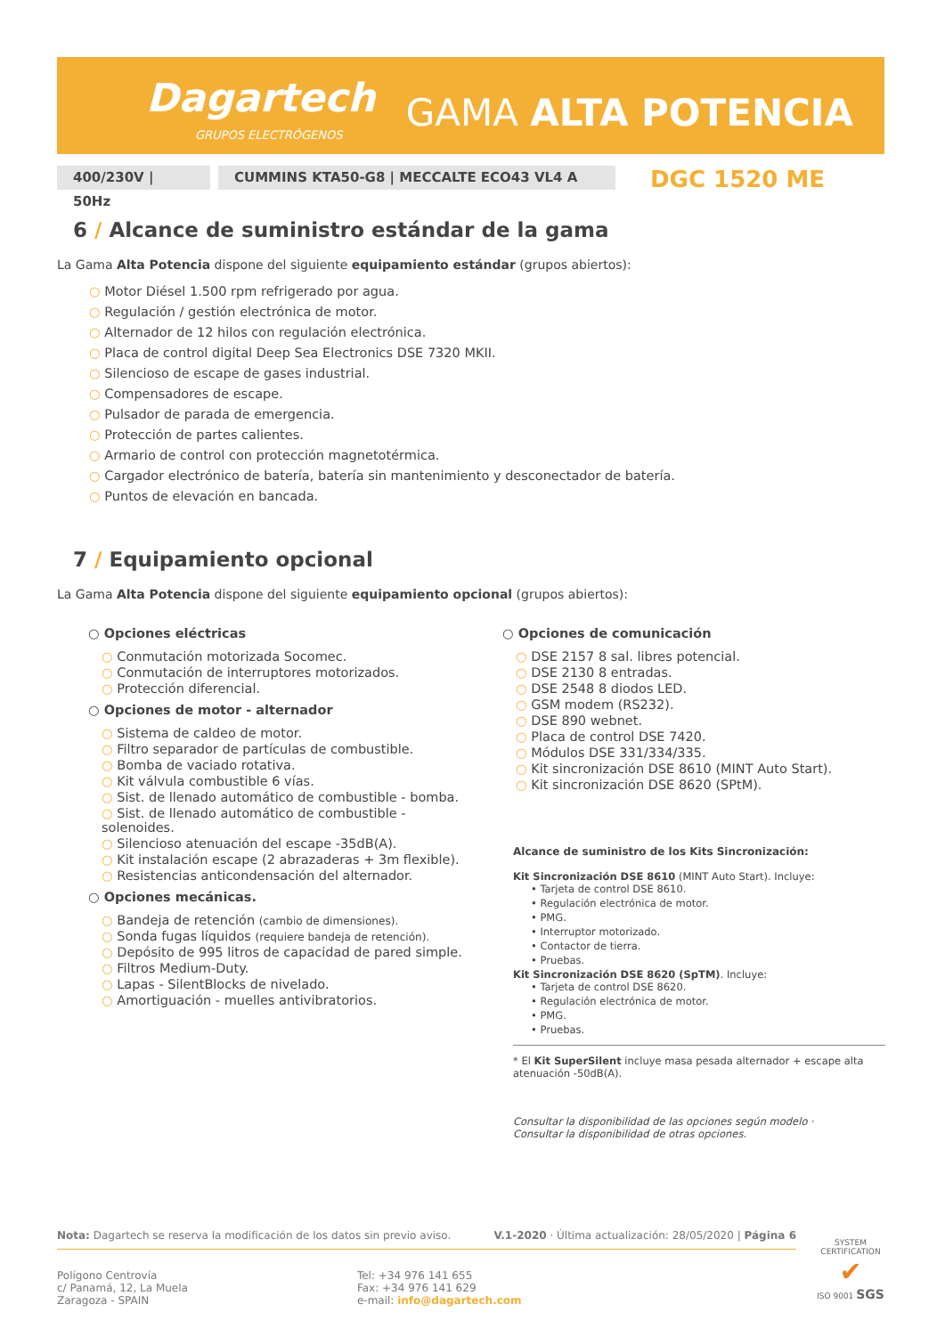Dagartech
GRUPOS ELECTRÓGENOS GAMA ALTA POTENCIA
400/230V | 50Hz CUMMINS KTA50-G8 | MECCALTE ECO43 VL4 A DGC 1520 ME
6 / Alcance de suministro estándar de la gama
La Gama Alta Potencia dispone del siguiente equipamiento estándar (grupos abiertos):
○ Motor Diésel 1.500 rpm refrigerado por agua.
○ Regulación / gestión electrónica de motor.
○ Alternador de 12 hilos con regulación electrónica.
○ Placa de control digital Deep Sea Electronics DSE 7320 MKII.
○ Silencioso de escape de gases industrial.
○ Compensadores de escape.
○ Pulsador de parada de emergencia.
○ Protección de partes calientes.
○ Armario de control con protección magnetotérmica.
○ Cargador electrónico de batería, batería sin mantenimiento y desconectador de batería.
○ Puntos de elevación en bancada.
7 / Equipamiento opcional
La Gama Alta Potencia dispone del siguiente equipamiento opcional (grupos abiertos):
○ Opciones eléctricas
○ Conmutación motorizada Socomec.
○ Conmutación de interruptores motorizados.
○ Protección diferencial.
○ Opciones de motor - alternador
○ Sistema de caldeo de motor.
○ Filtro separador de partículas de combustible.
○ Bomba de vaciado rotativa.
○ Kit válvula combustible 6 vías.
○ Sist. de llenado automático de combustible - bomba.
○ Sist. de llenado automático de combustible - solenoides.
○ Silencioso atenuación del escape -35dB(A).
○ Kit instalación escape (2 abrazaderas + 3m flexible).
○ Resistencias anticondensación del alternador.
○ Opciones mecánicas.
○ Bandeja de retención (cambio de dimensiones).
○ Sonda fugas líquidos (requiere bandeja de retención).
○ Depósito de 995 litros de capacidad de pared simple.
○ Filtros Medium-Duty.
○ Lapas - SilentBlocks de nivelado.
○ Amortiguación - muelles antivibratorios.
○ Opciones de comunicación
○ DSE 2157 8 sal. libres potencial.
○ DSE 2130 8 entradas.
○ DSE 2548 8 diodos LED.
○ GSM modem (RS232).
○ DSE 890 webnet.
○ Placa de control DSE 7420.
○ Módulos DSE 331/334/335.
○ Kit sincronización DSE 8610 (MINT Auto Start).
○ Kit sincronización DSE 8620 (SPtM).
Alcance de suministro de los Kits Sincronización:
Kit Sincronización DSE 8610 (MINT Auto Start). Incluye:
• Tarjeta de control DSE 8610.
• Regulación electrónica de motor.
• PMG.
• Interruptor motorizado.
• Contactor de tierra.
• Pruebas.
Kit Sincronización DSE 8620 (SpTM). Incluye:
• Tarjeta de control DSE 8620.
• Regulación electrónica de motor.
• PMG.
• Pruebas.
* El Kit SuperSilent incluye masa pesada alternador + escape alta atenuación -50dB(A).
Consultar la disponibilidad de las opciones según modelo ·
Consultar la disponibilidad de otras opciones.
Nota: Dagartech se reserva la modificación de los datos sin previo aviso. V.1-2020 · Última actualización: 28/05/2020 | Página 6
Polígono Centrovía
c/ Panamá, 12, La Muela
Zaragoza - SPAIN
Tel: +34 976 141 655
Fax: +34 976 141 629
e-mail: info@dagartech.com
SYSTEM CERTIFICATION
✔
ISO 9001 SGS